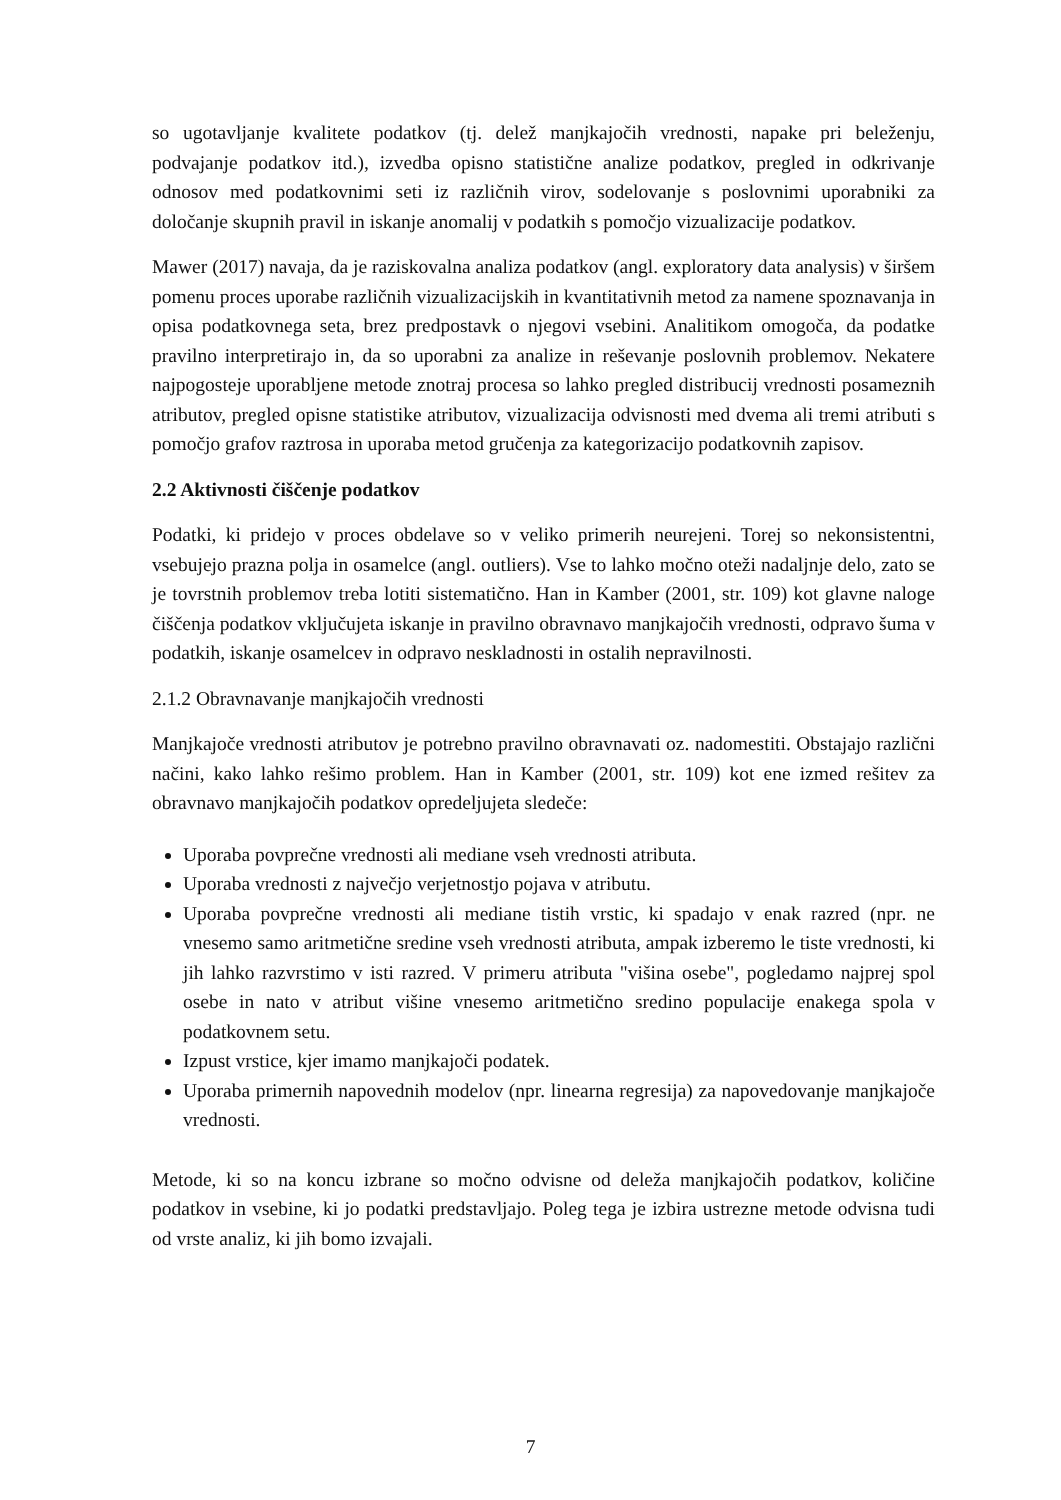so ugotavljanje kvalitete podatkov (tj. delež manjkajočih vrednosti, napake pri beleženju, podvajanje podatkov itd.), izvedba opisno statistične analize podatkov, pregled in odkrivanje odnosov med podatkovnimi seti iz različnih virov, sodelovanje s poslovnimi uporabniki za določanje skupnih pravil in iskanje anomalij v podatkih s pomočjo vizualizacije podatkov.
Mawer (2017) navaja, da je raziskovalna analiza podatkov (angl. exploratory data analysis) v širšem pomenu proces uporabe različnih vizualizacijskih in kvantitativnih metod za namene spoznavanja in opisa podatkovnega seta, brez predpostavk o njegovi vsebini. Analitikom omogoča, da podatke pravilno interpretirajo in, da so uporabni za analize in reševanje poslovnih problemov. Nekatere najpogosteje uporabljene metode znotraj procesa so lahko pregled distribucij vrednosti posameznih atributov, pregled opisne statistike atributov, vizualizacija odvisnosti med dvema ali tremi atributi s pomočjo grafov raztrosa in uporaba metod gručenja za kategorizacijo podatkovnih zapisov.
2.2 Aktivnosti čiščenje podatkov
Podatki, ki pridejo v proces obdelave so v veliko primerih neurejeni. Torej so nekonsistentni, vsebujejo prazna polja in osamelce (angl. outliers). Vse to lahko močno oteži nadaljnje delo, zato se je tovrstnih problemov treba lotiti sistematično. Han in Kamber (2001, str. 109) kot glavne naloge čiščenja podatkov vključujeta iskanje in pravilno obravnavo manjkajočih vrednosti, odpravo šuma v podatkih, iskanje osamelcev in odpravo neskladnosti in ostalih nepravilnosti.
2.1.2 Obravnavanje manjkajočih vrednosti
Manjkajoče vrednosti atributov je potrebno pravilno obravnavati oz. nadomestiti. Obstajajo različni načini, kako lahko rešimo problem. Han in Kamber (2001, str. 109) kot ene izmed rešitev za obravnavo manjkajočih podatkov opredeljujeta sledeče:
Uporaba povprečne vrednosti ali mediane vseh vrednosti atributa.
Uporaba vrednosti z največjo verjetnostjo pojava v atributu.
Uporaba povprečne vrednosti ali mediane tistih vrstic, ki spadajo v enak razred (npr. ne vnesemo samo aritmetične sredine vseh vrednosti atributa, ampak izberemo le tiste vrednosti, ki jih lahko razvrstimo v isti razred. V primeru atributa "višina osebe", pogledamo najprej spol osebe in nato v atribut višine vnesemo aritmetično sredino populacije enakega spola v podatkovnem setu.
Izpust vrstice, kjer imamo manjkajoči podatek.
Uporaba primernih napovednih modelov (npr. linearna regresija) za napovedovanje manjkajoče vrednosti.
Metode, ki so na koncu izbrane so močno odvisne od deleža manjkajočih podatkov, količine podatkov in vsebine, ki jo podatki predstavljajo. Poleg tega je izbira ustrezne metode odvisna tudi od vrste analiz, ki jih bomo izvajali.
7